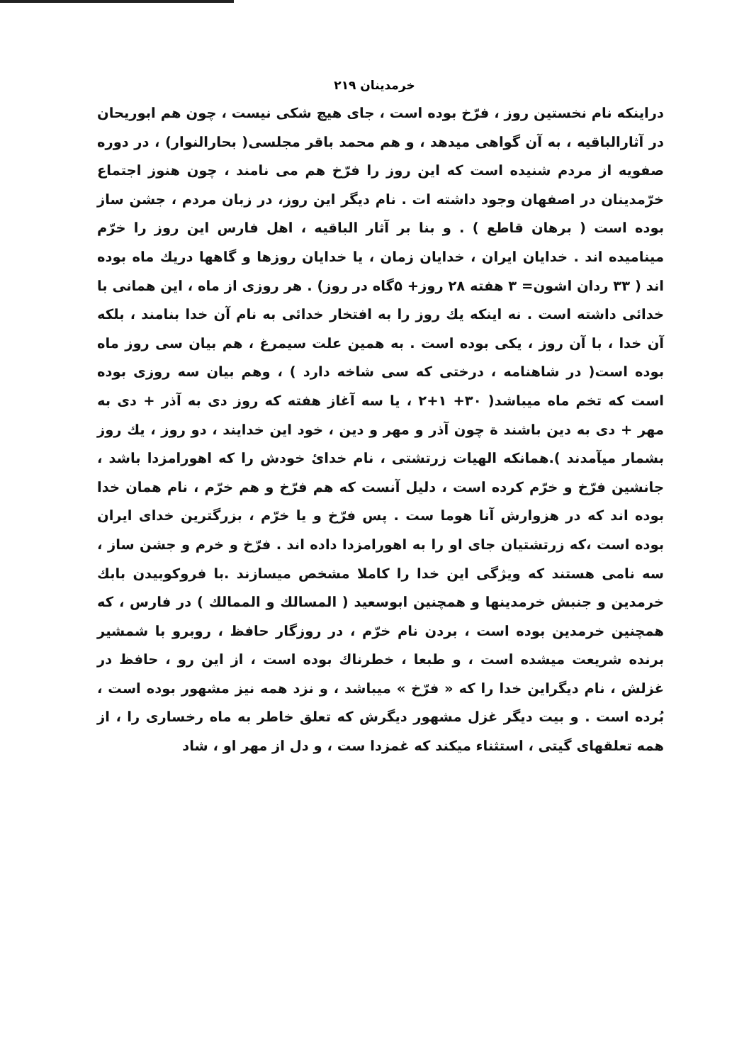خرمدینان ۲۱۹
دراینکه نام نخستین روز ، فرّخ بوده است ، جای هیچ شکی نیست ، چون هم ابوریحان در آثارالباقیه ، به آن گواهی میدهد ، و هم محمد باقر مجلسی( بحارالنوار) ، در دوره صفویه از مردم شنیده است که این روز را فرّخ هم می نامند ، چون هنوز اجتماع خرّمدینان در اصفهان وجود داشته ات . نام دیگر این روز، در زبان مردم ، جشن ساز بوده است ( برهان قاطع ) . و بنا بر آثار الباقیه ، اهل فارس این روز را خرّم مینامیده اند . خدایان ایران ، خدایان زمان ، یا خدایان روزها و گاهها دریك ماه بوده اند ( ۳۳ ردان اشون= ۳ هفته ۲۸ روز+ ۵گاه در روز) . هر روزی از ماه ، این همانی با خدائی داشته است . نه اینکه یك روز را به افتخار خدائی به نام آن خدا بنامند ، بلکه آن خدا ، با آن روز ، یکی بوده است . به همین علت سیمرغ ، هم بیان سی روز ماه بوده است( در شاهنامه ، درختی که سی شاخه دارد ) ، وهم بیان سه روزی بوده است که تخم ماه میباشد( ۳۰+ ۱+۲ ، یا سه آغاز هفته که روز دی به آذر + دی به مهر + دی به دین باشند ة چون آذر و مهر و دین ، خود این خدایند ، دو روز ، یك روز بشمار میآمدند ).همانکه الهیات زرتشتی ، نام خدایٔ خودش را که اهورامزدا باشد ، جانشین فرّخ و خرّم کرده است ، دلیل آنست که هم فرّخ و هم خرّم ، نام همان خدا بوده اند که در هزوارش آنا هوما ست . پس فرّخ و یا خرّم ، بزرگترین خدای ایران بوده است ،که زرتشتیان جای او را به اهورامزدا داده اند . فرّخ و خرم و جشن ساز ، سه نامی هستند که ویژگی این خدا را کاملا مشخص میسازند .با فروکوبیدن بابك خرمدین و جنبش خرمدینها و همچنین ابوسعید ( المسالك و الممالك ) در فارس ، که همچنین خرمدین بوده است ، بردن نام خرّم ، در روزگار حافظ ، روبرو با شمشیر برنده شریعت میشده است ، و طبعا ، خطرناك بوده است ، از این رو ، حافظ در غزلش ، نام دیگراین خدا را که « فرّخ » میباشد ، و نزد همه نیز مشهور بوده است ، بُرده است . و بیت دیگر غزل مشهور دیگرش که تعلق خاطر به ماه رخساری را ، از همه تعلقهای گیتی ، استثناء میکند که غمزدا ست ، و دل از مهر او ، شاد